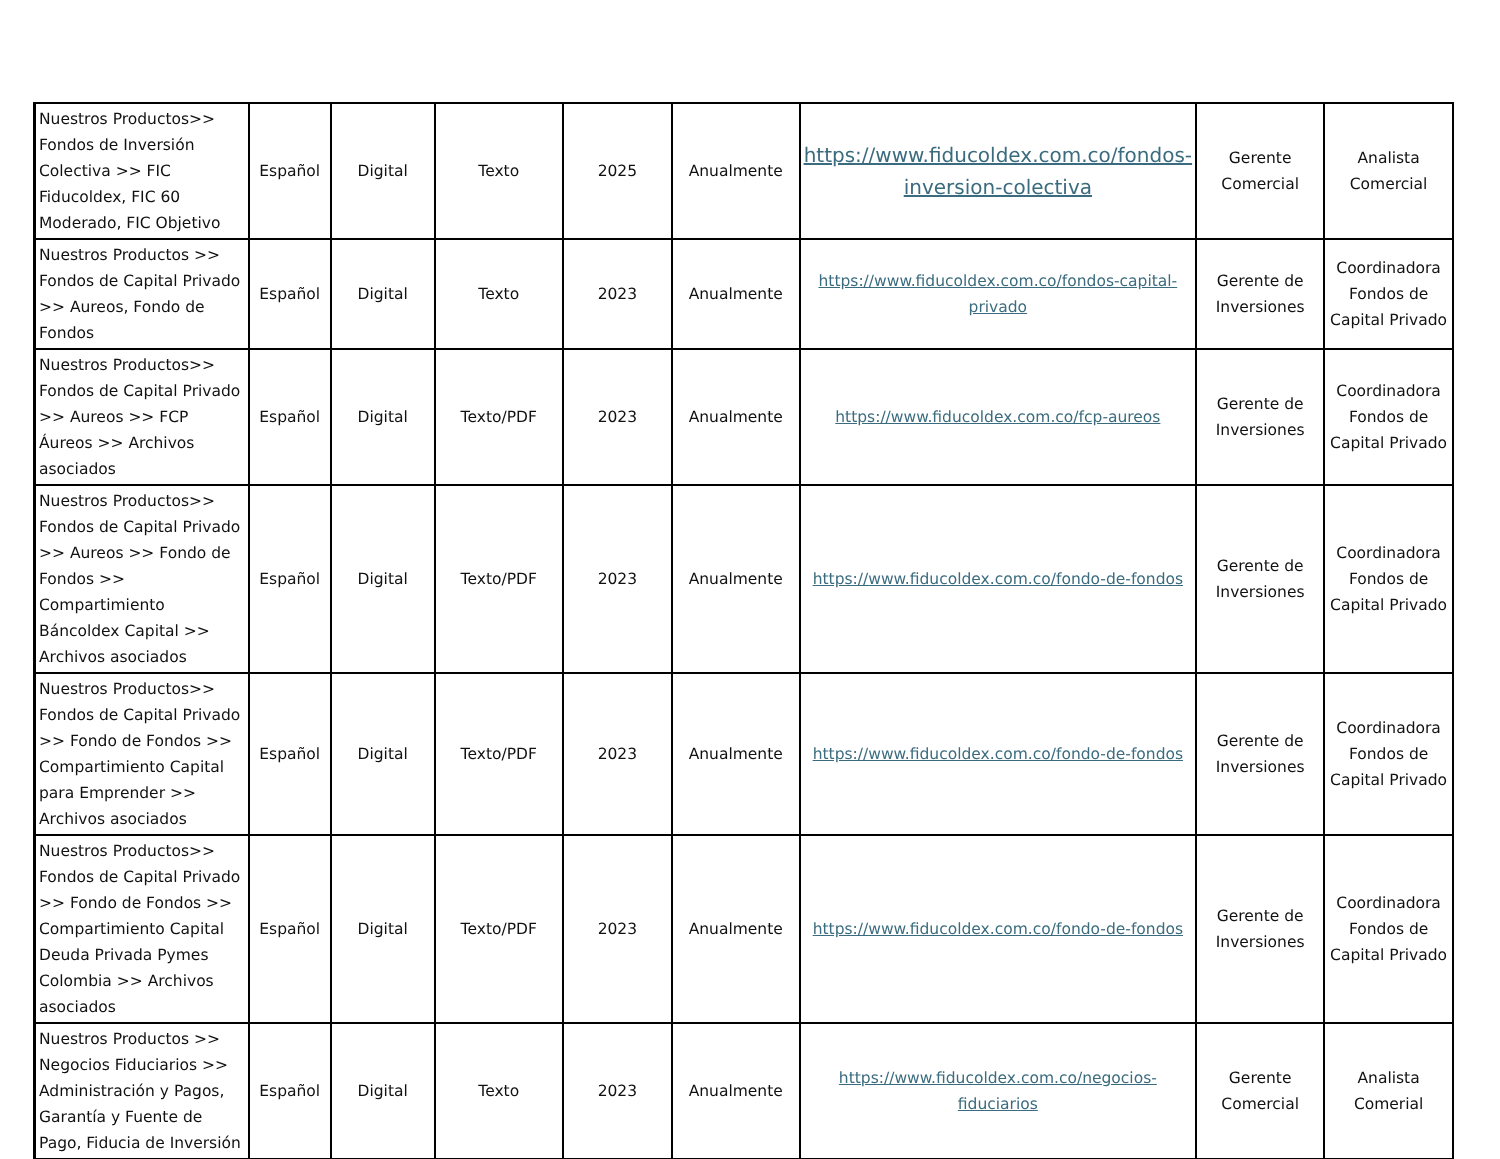| Nuestros Productos>> Fondos de Inversión Colectiva >> FIC Fiducoldex, FIC 60 Moderado, FIC Objetivo | Español | Digital | Texto | 2025 | Anualmente | https://www.fiducoldex.com.co/fondos-inversion-colectiva | Gerente Comercial | Analista Comercial |
| Nuestros Productos >> Fondos de Capital Privado >> Aureos, Fondo de Fondos | Español | Digital | Texto | 2023 | Anualmente | https://www.fiducoldex.com.co/fondos-capital-privado | Gerente de Inversiones | Coordinadora Fondos de Capital Privado |
| Nuestros Productos>> Fondos de Capital Privado >> Aureos >> FCP Áureos >> Archivos asociados | Español | Digital | Texto/PDF | 2023 | Anualmente | https://www.fiducoldex.com.co/fcp-aureos | Gerente de Inversiones | Coordinadora Fondos de Capital Privado |
| Nuestros Productos>> Fondos de Capital Privado >> Aureos >> Fondo de Fondos >> Compartimiento Báncoldex Capital >> Archivos asociados | Español | Digital | Texto/PDF | 2023 | Anualmente | https://www.fiducoldex.com.co/fondo-de-fondos | Gerente de Inversiones | Coordinadora Fondos de Capital Privado |
| Nuestros Productos>> Fondos de Capital Privado >> Fondo de Fondos >> Compartimiento Capital para Emprender >> Archivos asociados | Español | Digital | Texto/PDF | 2023 | Anualmente | https://www.fiducoldex.com.co/fondo-de-fondos | Gerente de Inversiones | Coordinadora Fondos de Capital Privado |
| Nuestros Productos>> Fondos de Capital Privado >> Fondo de Fondos >> Compartimiento Capital Deuda Privada Pymes Colombia >> Archivos asociados | Español | Digital | Texto/PDF | 2023 | Anualmente | https://www.fiducoldex.com.co/fondo-de-fondos | Gerente de Inversiones | Coordinadora Fondos de Capital Privado |
| Nuestros Productos >> Negocios Fiduciarios >> Administración y Pagos, Garantía y Fuente de Pago, Fiducia de Inversión | Español | Digital | Texto | 2023 | Anualmente | https://www.fiducoldex.com.co/negocios-fiduciarios | Gerente Comercial | Analista Comerial |